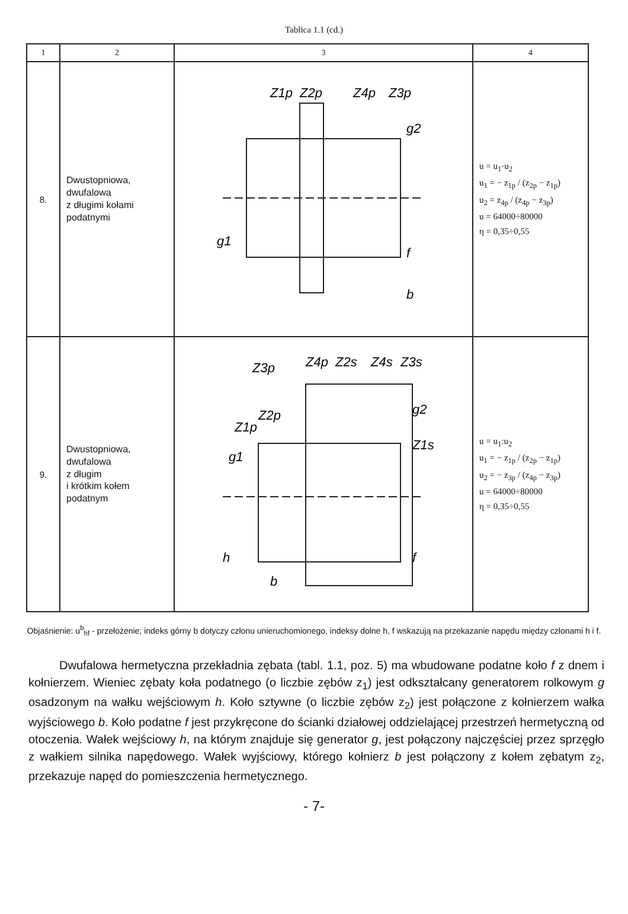Tablica 1.1 (cd.)
| 1 | 2 | 3 | 4 |
| --- | --- | --- | --- |
| 8. | Dwustopniowa, dwufalowa z długimi kołami podatnymi | Z1p Z2p Z4p Z3p g2 g1 f b | u = u<sub>1</sub>·u<sub>2</sub> u<sub>1</sub> = − z<sub>1p</sub> / (z<sub>2p</sub> − z<sub>1p</sub>) u<sub>2</sub> = z<sub>4p</sub> / (z<sub>4p</sub> − z<sub>3p</sub>) u = 64000÷80000 η = 0,35÷0,55 |
| 9. | Dwustopniowa, dwufalowa z długim i krótkim kołem podatnym | Z3p Z4p Z2s Z4s Z3s Z2p Z1p g2 Z1s g1 h f b | u = u<sub>1</sub>:u<sub>2</sub> u<sub>1</sub> = − z<sub>1p</sub> / (z<sub>2p</sub> − z<sub>1p</sub>) u<sub>2</sub> = − z<sub>3p</sub> / (z<sub>4p</sub> − z<sub>3p</sub>) u = 64000÷80000 η = 0,35÷0,55 |
Objaśnienie: u<sup>b</sup><sub>hf</sub> - przełożenie; indeks górny b dotyczy członu unieruchomionego, indeksy dolne h, f wskazują na przekazanie napędu między członami h i f.
Dwufalowa hermetyczna przekładnia zębata (tabl. 1.1, poz. 5) ma wbudowane podatne koło f z dnem i kołnierzem. Wieniec zębaty koła podatnego (o liczbie zębów z<sub>1</sub>) jest odkształcany generatorem rolkowym g osadzonym na wałku wejściowym h. Koło sztywne (o liczbie zębów z<sub>2</sub>) jest połączone z kołnierzem wałka wyjściowego b. Koło podatne f jest przykręcone do ścianki działowej oddzielającej przestrzeń hermetyczną od otoczenia. Wałek wejściowy h, na którym znajduje się generator g, jest połączony najczęściej przez sprzęgło z wałkiem silnika napędowego. Wałek wyjściowy, którego kołnierz b jest połączony z kołem zębatym z<sub>2</sub>, przekazuje napęd do pomieszczenia hermetycznego.
- 7-